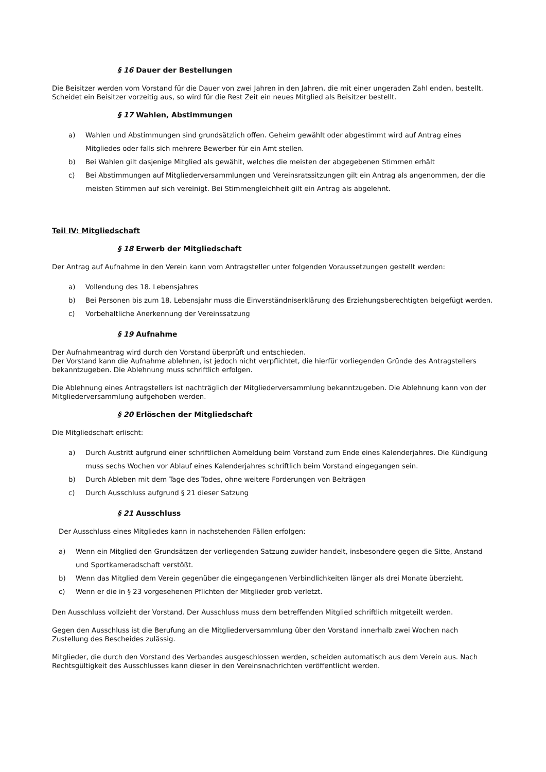§ 16 Dauer der Bestellungen
Die Beisitzer werden vom Vorstand für die Dauer von zwei Jahren in den Jahren, die mit einer ungeraden Zahl enden, bestellt. Scheidet ein Beisitzer vorzeitig aus, so wird für die Rest Zeit ein neues Mitglied als Beisitzer bestellt.
§ 17 Wahlen, Abstimmungen
a) Wahlen und Abstimmungen sind grundsätzlich offen. Geheim gewählt oder abgestimmt wird auf Antrag eines Mitgliedes oder falls sich mehrere Bewerber für ein Amt stellen.
b) Bei Wahlen gilt dasjenige Mitglied als gewählt, welches die meisten der abgegebenen Stimmen erhält
c) Bei Abstimmungen auf Mitgliederversammlungen und Vereinsratssitzungen gilt ein Antrag als angenommen, der die meisten Stimmen auf sich vereinigt. Bei Stimmengleichheit gilt ein Antrag als abgelehnt.
Teil IV: Mitgliedschaft
§ 18 Erwerb der Mitgliedschaft
Der Antrag auf Aufnahme in den Verein kann vom Antragsteller unter folgenden Voraussetzungen gestellt werden:
a) Vollendung des 18. Lebensjahres
b) Bei Personen bis zum 18. Lebensjahr muss die Einverständniserklärung des Erziehungsberechtigten beigefügt werden.
c) Vorbehaltliche Anerkennung der Vereinssatzung
§ 19 Aufnahme
Der Aufnahmeantrag wird durch den Vorstand überprüft und entschieden.
Der Vorstand kann die Aufnahme ablehnen, ist jedoch nicht verpflichtet, die hierfür vorliegenden Gründe des Antragstellers bekanntzugeben. Die Ablehnung muss schriftlich erfolgen.
Die Ablehnung eines Antragstellers ist nachträglich der Mitgliederversammlung bekanntzugeben. Die Ablehnung kann von der Mitgliederversammlung aufgehoben werden.
§ 20 Erlöschen der Mitgliedschaft
Die Mitgliedschaft erlischt:
a) Durch Austritt aufgrund einer schriftlichen Abmeldung beim Vorstand zum Ende eines Kalenderjahres. Die Kündigung muss sechs Wochen vor Ablauf eines Kalenderjahres schriftlich beim Vorstand eingegangen sein.
b) Durch Ableben mit dem Tage des Todes, ohne weitere Forderungen von Beiträgen
c) Durch Ausschluss aufgrund § 21 dieser Satzung
§ 21 Ausschluss
Der Ausschluss eines Mitgliedes kann in nachstehenden Fällen erfolgen:
a) Wenn ein Mitglied den Grundsätzen der vorliegenden Satzung zuwider handelt, insbesondere gegen die Sitte, Anstand und Sportkameradschaft verstößt.
b) Wenn das Mitglied dem Verein gegenüber die eingegangenen Verbindlichkeiten länger als drei Monate überzieht.
c) Wenn er die in § 23 vorgesehenen Pflichten der Mitglieder grob verletzt.
Den Ausschluss vollzieht der Vorstand. Der Ausschluss muss dem betreffenden Mitglied schriftlich mitgeteilt werden.
Gegen den Ausschluss ist die Berufung an die Mitgliederversammlung über den Vorstand innerhalb zwei Wochen nach Zustellung des Bescheides zulässig.
Mitglieder, die durch den Vorstand des Verbandes ausgeschlossen werden, scheiden automatisch aus dem Verein aus. Nach Rechtsgültigkeit des Ausschlusses kann dieser in den Vereinsnachrichten veröffentlicht werden.